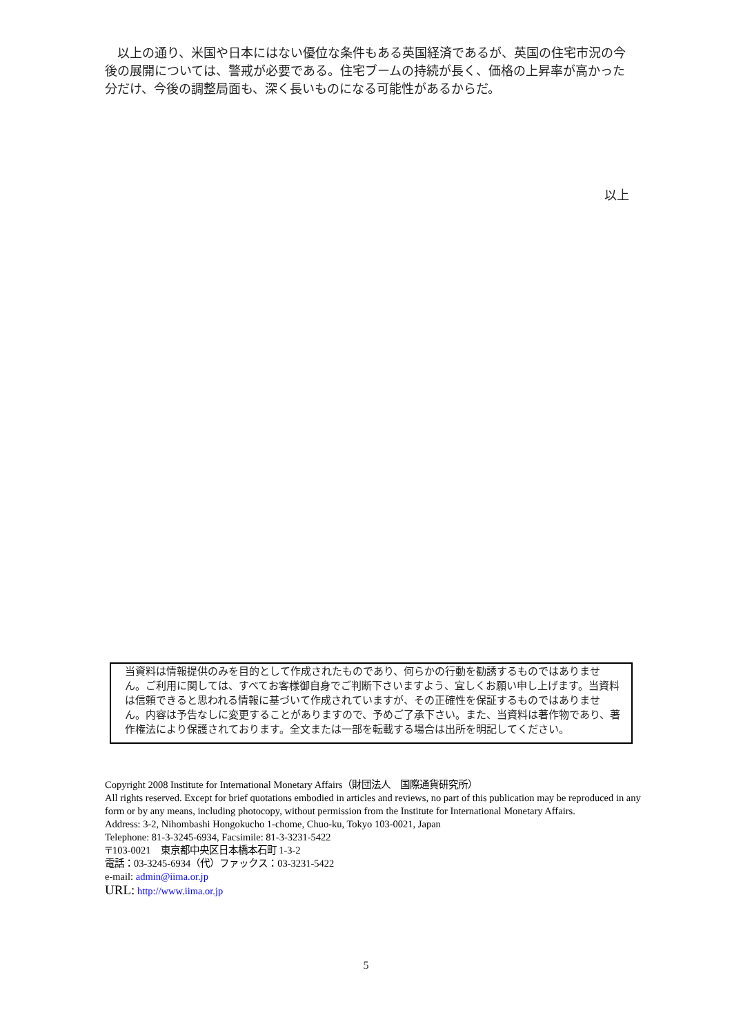以上の通り、米国や日本にはない優位な条件もある英国経済であるが、英国の住宅市況の今後の展開については、警戒が必要である。住宅ブームの持続が長く、価格の上昇率が高かった分だけ、今後の調整局面も、深く長いものになる可能性があるからだ。
以上
当資料は情報提供のみを目的として作成されたものであり、何らかの行動を勧誘するものではありません。ご利用に関しては、すべてお客様御自身でご判断下さいますよう、宜しくお願い申し上げます。当資料は信頼できると思われる情報に基づいて作成されていますが、その正確性を保証するものではありません。内容は予告なしに変更することがありますので、予めご了承下さい。また、当資料は著作物であり、著作権法により保護されております。全文または一部を転載する場合は出所を明記してください。
Copyright 2008 Institute for International Monetary Affairs（財団法人　国際通貨研究所）
All rights reserved. Except for brief quotations embodied in articles and reviews, no part of this publication may be reproduced in any form or by any means, including photocopy, without permission from the Institute for International Monetary Affairs.
Address: 3-2, Nihombashi Hongokucho 1-chome, Chuo-ku, Tokyo 103-0021, Japan
Telephone: 81-3-3245-6934, Facsimile: 81-3-3231-5422
〒103-0021　東京都中央区日本橋本石町 1-3-2
電話：03-3245-6934（代）ファックス：03-3231-5422
e-mail: admin@iima.or.jp
URL: http://www.iima.or.jp
5